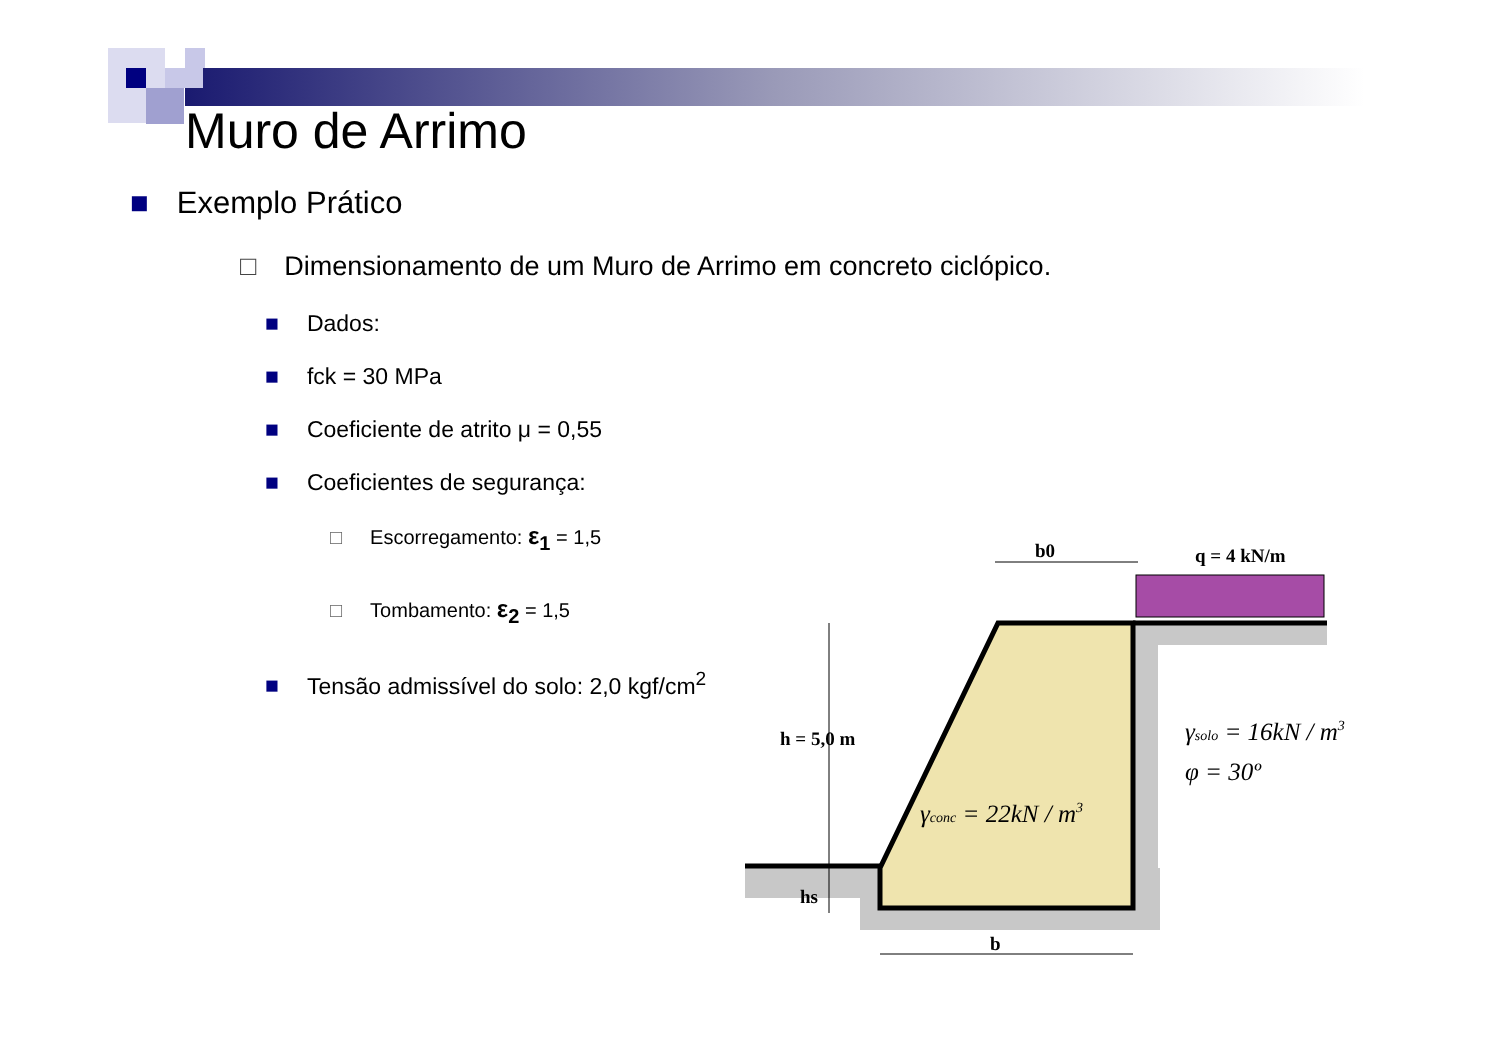Muro de Arrimo
■ Exemplo Prático
□ Dimensionamento de um Muro de Arrimo em concreto ciclópico.
■ Dados:
■ fck = 30 MPa
■ Coeficiente de atrito μ = 0,55
■ Coeficientes de segurança:
□ Escorregamento: ε<sub>1</sub> = 1,5
□ Tombamento: ε<sub>2</sub> = 1,5
■ Tensão admissível do solo: 2,0 kgf/cm<sup>2</sup>
b0
q = 4 kN/m
h = 5,0 m
hs
b
γconc = 22kN / m3
γsolo = 16kN / m3
φ = 30º